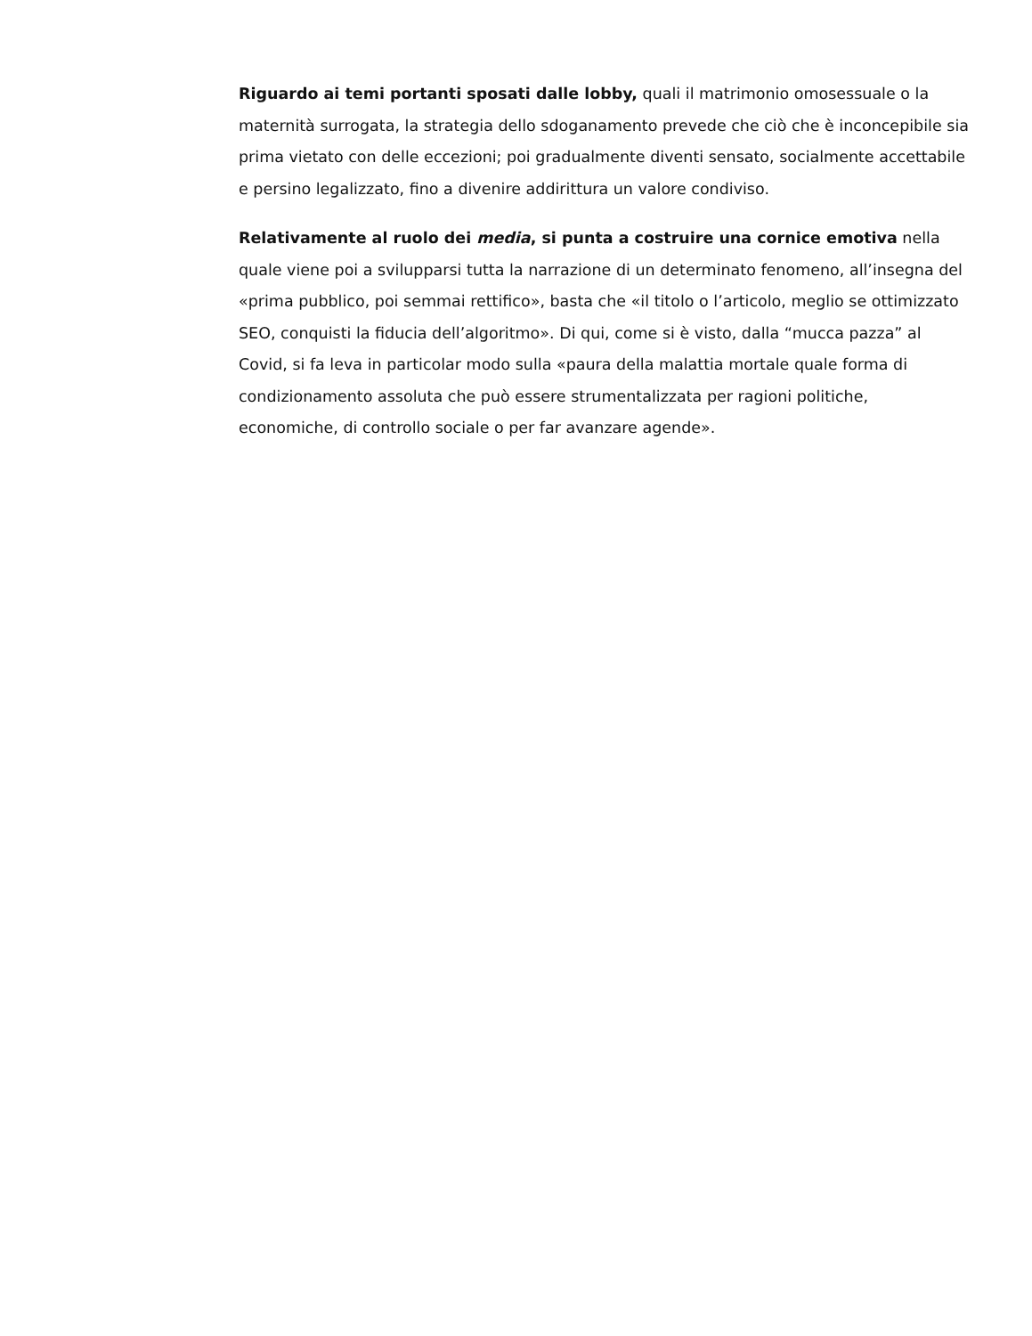Riguardo ai temi portanti sposati dalle lobby, quali il matrimonio omosessuale o la maternità surrogata, la strategia dello sdoganamento prevede che ciò che è inconcepibile sia prima vietato con delle eccezioni; poi gradualmente diventi sensato, socialmente accettabile e persino legalizzato, fino a divenire addirittura un valore condiviso.
Relativamente al ruolo dei media, si punta a costruire una cornice emotiva nella quale viene poi a svilupparsi tutta la narrazione di un determinato fenomeno, all’insegna del «prima pubblico, poi semmai rettifico», basta che «il titolo o l’articolo, meglio se ottimizzato SEO, conquisti la fiducia dell’algoritmo». Di qui, come si è visto, dalla “mucca pazza” al Covid, si fa leva in particolar modo sulla «paura della malattia mortale quale forma di condizionamento assoluta che può essere strumentalizzata per ragioni politiche, economiche, di controllo sociale o per far avanzare agende».